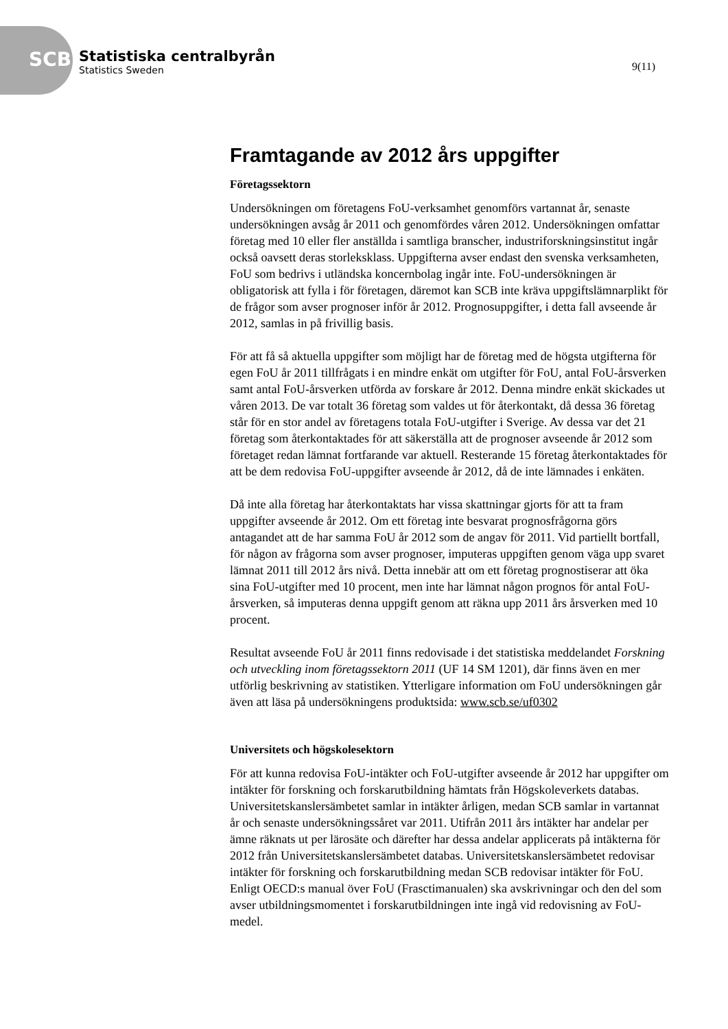SCB
Statistiska centralbyrån
Statistics Sweden
9(11)
Framtagande av 2012 års uppgifter
Företagssektorn
Undersökningen om företagens FoU-verksamhet genomförs vartannat år, senaste undersökningen avsåg år 2011 och genomfördes våren 2012. Undersökningen omfattar företag med 10 eller fler anställda i samtliga branscher, industriforskningsinstitut ingår också oavsett deras storleksklass. Uppgifterna avser endast den svenska verksamheten, FoU som bedrivs i utländska koncernbolag ingår inte. FoU-undersökningen är obligatorisk att fylla i för företagen, däremot kan SCB inte kräva uppgiftslämnarplikt för de frågor som avser prognoser inför år 2012. Prognosuppgifter, i detta fall avseende år 2012, samlas in på frivillig basis.
För att få så aktuella uppgifter som möjligt har de företag med de högsta utgifterna för egen FoU år 2011 tillfrågats i en mindre enkät om utgifter för FoU, antal FoU-årsverken samt antal FoU-årsverken utförda av forskare år 2012. Denna mindre enkät skickades ut våren 2013. De var totalt 36 företag som valdes ut för återkontakt, då dessa 36 företag står för en stor andel av företagens totala FoU-utgifter i Sverige. Av dessa var det 21 företag som återkontaktades för att säkerställa att de prognoser avseende år 2012 som företaget redan lämnat fortfarande var aktuell. Resterande 15 företag återkontaktades för att be dem redovisa FoU-uppgifter avseende år 2012, då de inte lämnades i enkäten.
Då inte alla företag har återkontaktats har vissa skattningar gjorts för att ta fram uppgifter avseende år 2012. Om ett företag inte besvarat prognosfrågorna görs antagandet att de har samma FoU år 2012 som de angav för 2011. Vid partiellt bortfall, för någon av frågorna som avser prognoser, imputeras uppgiften genom väga upp svaret lämnat 2011 till 2012 års nivå. Detta innebär att om ett företag prognostiserar att öka sina FoU-utgifter med 10 procent, men inte har lämnat någon prognos för antal FoU-årsverken, så imputeras denna uppgift genom att räkna upp 2011 års årsverken med 10 procent.
Resultat avseende FoU år 2011 finns redovisade i det statistiska meddelandet Forskning och utveckling inom företagssektorn 2011 (UF 14 SM 1201), där finns även en mer utförlig beskrivning av statistiken. Ytterligare information om FoU undersökningen går även att läsa på undersökningens produktsida: www.scb.se/uf0302
Universitets och högskolesektorn
För att kunna redovisa FoU-intäkter och FoU-utgifter avseende år 2012 har uppgifter om intäkter för forskning och forskarutbildning hämtats från Högskoleverkets databas. Universitetskanslersämbetet samlar in intäkter årligen, medan SCB samlar in vartannat år och senaste undersökningssåret var 2011. Utifrån 2011 års intäkter har andelar per ämne räknats ut per lärosäte och därefter har dessa andelar applicerats på intäkterna för 2012 från Universitetskanslersämbetet databas. Universitetskanslersämbetet redovisar intäkter för forskning och forskarutbildning medan SCB redovisar intäkter för FoU. Enligt OECD:s manual över FoU (Frasctimanualen) ska avskrivningar och den del som avser utbildningsmomentet i forskarutbildningen inte ingå vid redovisning av FoU-medel.